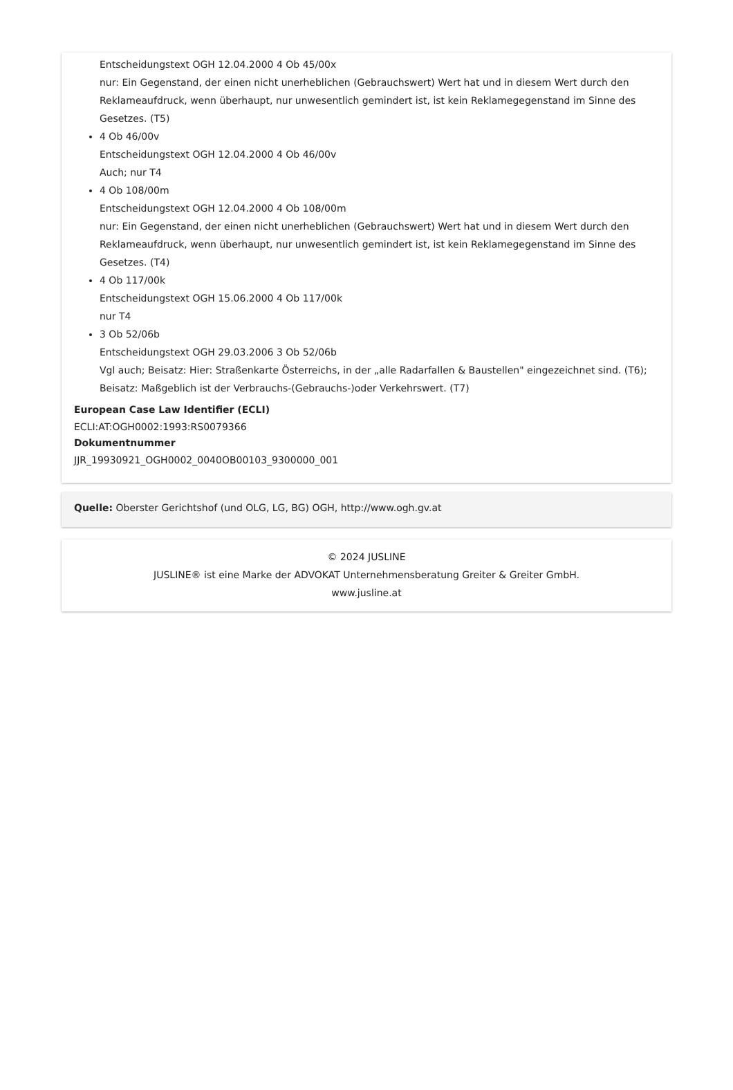Entscheidungstext OGH 12.04.2000 4 Ob 45/00x
nur: Ein Gegenstand, der einen nicht unerheblichen (Gebrauchswert) Wert hat und in diesem Wert durch den Reklameaufdruck, wenn überhaupt, nur unwesentlich gemindert ist, ist kein Reklamegegenstand im Sinne des Gesetzes. (T5)
4 Ob 46/00v
Entscheidungstext OGH 12.04.2000 4 Ob 46/00v
Auch; nur T4
4 Ob 108/00m
Entscheidungstext OGH 12.04.2000 4 Ob 108/00m
nur: Ein Gegenstand, der einen nicht unerheblichen (Gebrauchswert) Wert hat und in diesem Wert durch den Reklameaufdruck, wenn überhaupt, nur unwesentlich gemindert ist, ist kein Reklamegegenstand im Sinne des Gesetzes. (T4)
4 Ob 117/00k
Entscheidungstext OGH 15.06.2000 4 Ob 117/00k
nur T4
3 Ob 52/06b
Entscheidungstext OGH 29.03.2006 3 Ob 52/06b
Vgl auch; Beisatz: Hier: Straßenkarte Österreichs, in der „alle Radarfallen & Baustellen" eingezeichnet sind. (T6); Beisatz: Maßgeblich ist der Verbrauchs-(Gebrauchs-)oder Verkehrswert. (T7)
European Case Law Identifier (ECLI)
ECLI:AT:OGH0002:1993:RS0079366
Dokumentnummer
JJR_19930921_OGH0002_0040OB00103_9300000_001
Quelle: Oberster Gerichtshof (und OLG, LG, BG) OGH, http://www.ogh.gv.at
© 2024 JUSLINE
JUSLINE® ist eine Marke der ADVOKAT Unternehmensberatung Greiter & Greiter GmbH.
www.jusline.at